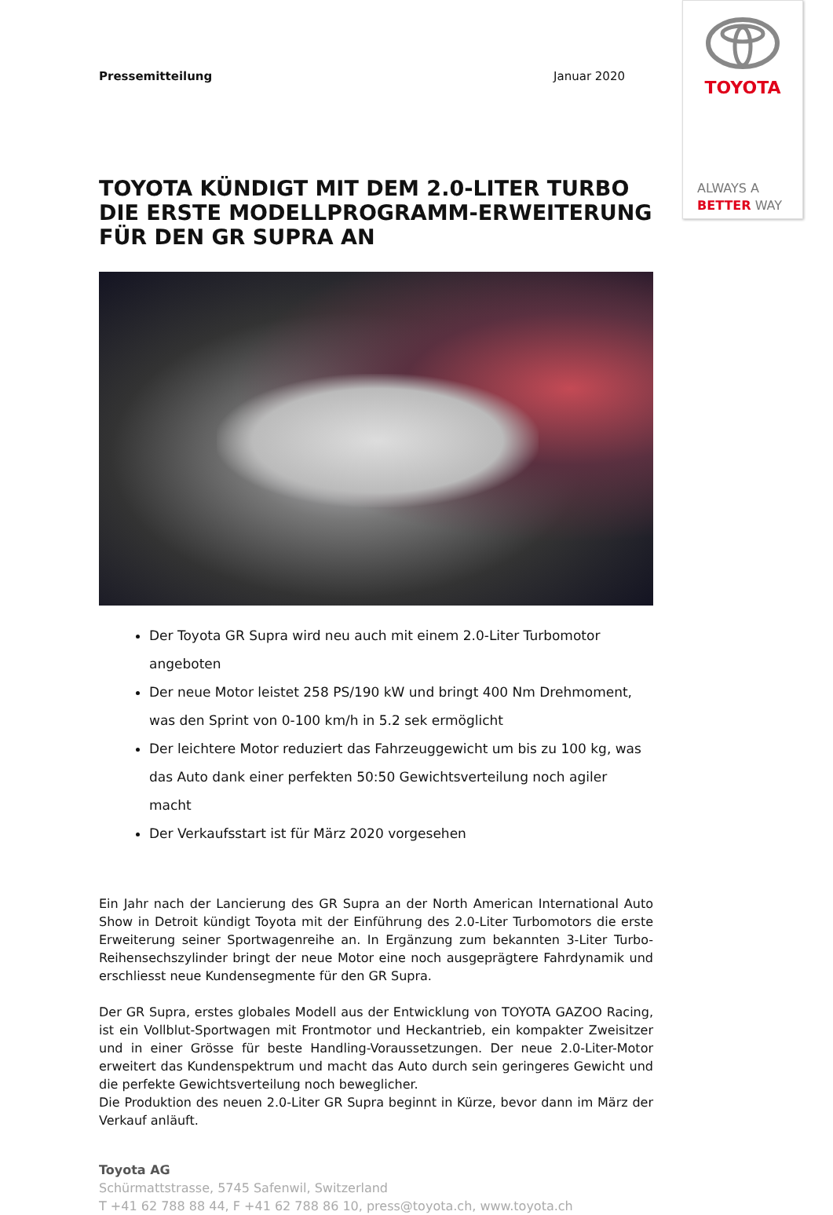TOYOTA
ALWAYS A
BETTER WAY
Pressemitteilung Januar 2020
TOYOTA KÜNDIGT MIT DEM 2.0-LITER TURBO DIE ERSTE MODELLPROGRAMM-ERWEITERUNG FÜR DEN GR SUPRA AN
Der Toyota GR Supra wird neu auch mit einem 2.0-Liter Turbomotor angeboten
Der neue Motor leistet 258 PS/190 kW und bringt 400 Nm Drehmoment, was den Sprint von 0-100 km/h in 5.2 sek ermöglicht
Der leichtere Motor reduziert das Fahrzeuggewicht um bis zu 100 kg, was das Auto dank einer perfekten 50:50 Gewichtsverteilung noch agiler macht
Der Verkaufsstart ist für März 2020 vorgesehen
Ein Jahr nach der Lancierung des GR Supra an der North American International Auto Show in Detroit kündigt Toyota mit der Einführung des 2.0-Liter Turbomotors die erste Erweiterung seiner Sportwagenreihe an. In Ergänzung zum bekannten 3-Liter Turbo-Reihensechszylinder bringt der neue Motor eine noch ausgeprägtere Fahrdynamik und erschliesst neue Kundensegmente für den GR Supra.
Der GR Supra, erstes globales Modell aus der Entwicklung von TOYOTA GAZOO Racing, ist ein Vollblut-Sportwagen mit Frontmotor und Heckantrieb, ein kompakter Zweisitzer und in einer Grösse für beste Handling-Voraussetzungen. Der neue 2.0-Liter-Motor erweitert das Kundenspektrum und macht das Auto durch sein geringeres Gewicht und die perfekte Gewichtsverteilung noch beweglicher.
Die Produktion des neuen 2.0-Liter GR Supra beginnt in Kürze, bevor dann im März der Verkauf anläuft.
Toyota AG
Schürmattstrasse, 5745 Safenwil, Switzerland
T +41 62 788 88 44, F +41 62 788 86 10, press@toyota.ch, www.toyota.ch